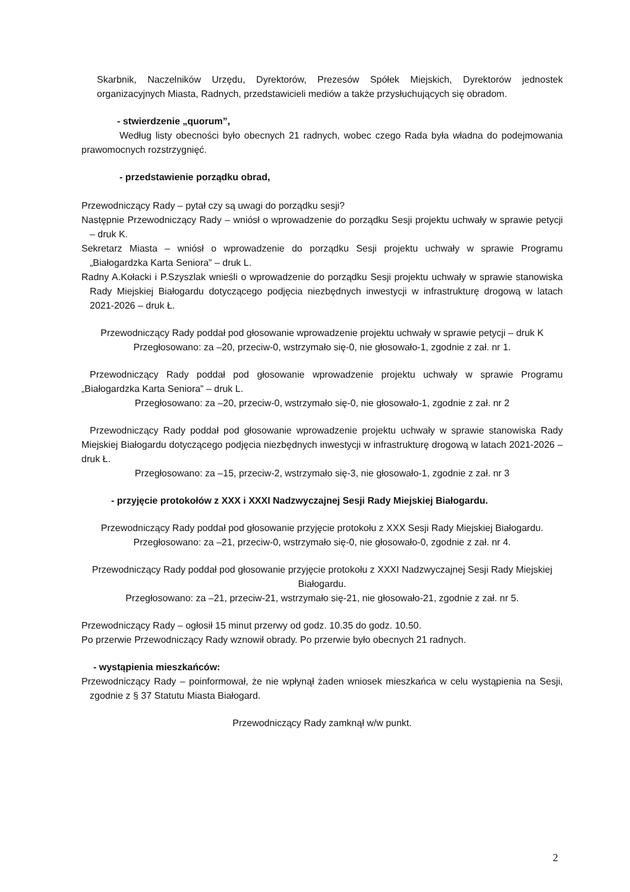Skarbnik, Naczelników Urzędu, Dyrektorów, Prezesów Spółek Miejskich, Dyrektorów jednostek organizacyjnych Miasta, Radnych, przedstawicieli mediów a także przysłuchujących się obradom.
- stwierdzenie „quorum”,
Według listy obecności było obecnych 21 radnych, wobec czego Rada była władna do podejmowania prawomocnych rozstrzygnięć.
- przedstawienie porządku obrad,
Przewodniczący Rady – pytał czy są uwagi do porządku sesji?
Następnie Przewodniczący Rady – wniósł o wprowadzenie do porządku Sesji projektu uchwały w sprawie petycji – druk K.
Sekretarz Miasta – wniósł o wprowadzenie do porządku Sesji projektu uchwały w sprawie Programu „Białogardzka Karta Seniora” – druk L.
Radny A.Kołacki i P.Szyszlak wnieśli o wprowadzenie do porządku Sesji projektu uchwały w sprawie stanowiska Rady Miejskiej Białogardu dotyczącego podjęcia niezbędnych inwestycji w infrastrukturę drogową w latach 2021-2026 – druk Ł.
Przewodniczący Rady poddał pod głosowanie wprowadzenie projektu uchwały w sprawie petycji – druk K
Przegłosowano: za –20, przeciw-0, wstrzymało się-0, nie głosowało-1, zgodnie z zał. nr 1.
Przewodniczący Rady poddał pod głosowanie wprowadzenie projektu uchwały w sprawie Programu „Białogardzka Karta Seniora” – druk L.
Przegłosowano: za –20, przeciw-0, wstrzymało się-0, nie głosowało-1, zgodnie z zał. nr 2
Przewodniczący Rady poddał pod głosowanie wprowadzenie projektu uchwały w sprawie stanowiska Rady Miejskiej Białogardu dotyczącego podjęcia niezbędnych inwestycji w infrastrukturę drogową w latach 2021-2026 – druk Ł.
Przegłosowano: za –15, przeciw-2, wstrzymało się-3, nie głosowało-1, zgodnie z zał. nr 3
- przyjęcie protokołów z XXX i XXXI Nadzwyczajnej Sesji Rady Miejskiej Białogardu.
Przewodniczący Rady poddał pod głosowanie przyjęcie protokołu z XXX Sesji Rady Miejskiej Białogardu.
Przegłosowano: za –21, przeciw-0, wstrzymało się-0, nie głosowało-0, zgodnie z zał. nr 4.
Przewodniczący Rady poddał pod głosowanie przyjęcie protokołu z XXXI Nadzwyczajnej Sesji Rady Miejskiej Białogardu.
Przegłosowano: za –21, przeciw-21, wstrzymało się-21, nie głosowało-21, zgodnie z zał. nr 5.
Przewodniczący Rady – ogłosił 15 minut przerwy od godz. 10.35 do godz. 10.50.
Po przerwie Przewodniczący Rady wznowił obrady. Po przerwie było obecnych 21 radnych.
- wystąpienia mieszkańców:
Przewodniczący Rady – poinformował, że nie wpłynął żaden wniosek mieszkańca w celu wystąpienia na Sesji, zgodnie z § 37 Statutu Miasta Białogard.
Przewodniczący Rady zamknął w/w punkt.
2